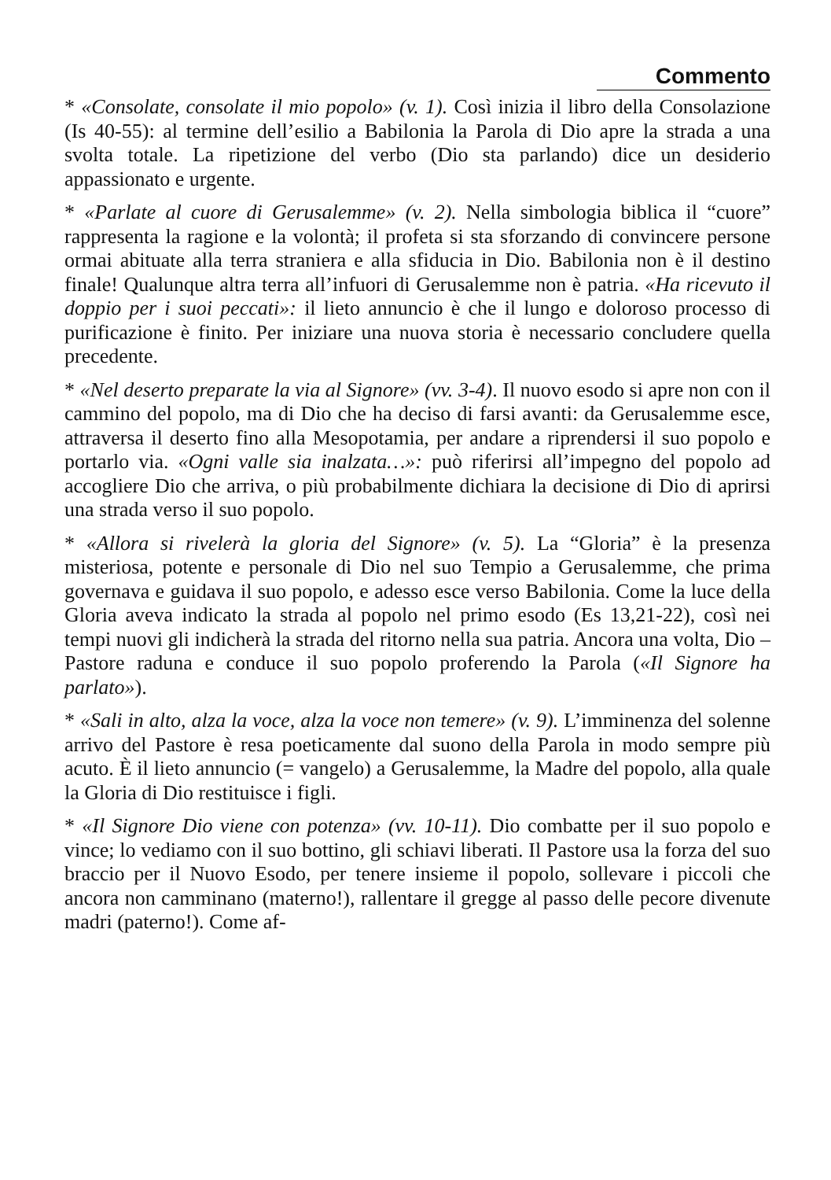Commento
* «Consolate, consolate il mio popolo» (v. 1). Così inizia il libro della Consolazione (Is 40-55): al termine dell’esilio a Babilonia la Parola di Dio apre la strada a una svolta totale. La ripetizione del verbo (Dio sta parlando) dice un desiderio appassionato e urgente.
* «Parlate al cuore di Gerusalemme» (v. 2). Nella simbologia biblica il “cuore” rappresenta la ragione e la volontà; il profeta si sta sforzando di convincere persone ormai abituate alla terra straniera e alla sfiducia in Dio. Babilonia non è il destino finale! Qualunque altra terra all’infuori di Gerusalemme non è patria. «Ha ricevuto il doppio per i suoi peccati»: il lieto annuncio è che il lungo e doloroso processo di purificazione è finito. Per iniziare una nuova storia è necessario concludere quella precedente.
* «Nel deserto preparate la via al Signore» (vv. 3-4). Il nuovo esodo si apre non con il cammino del popolo, ma di Dio che ha deciso di farsi avanti: da Gerusalemme esce, attraversa il deserto fino alla Mesopotamia, per andare a riprendersi il suo popolo e portarlo via. «Ogni valle sia inalzata…»: può riferirsi all’impegno del popolo ad accogliere Dio che arriva, o più probabilmente dichiara la decisione di Dio di aprirsi una strada verso il suo popolo.
* «Allora si rivelerà la gloria del Signore» (v. 5). La “Gloria” è la presenza misteriosa, potente e personale di Dio nel suo Tempio a Gerusalemme, che prima governava e guidava il suo popolo, e adesso esce verso Babilonia. Come la luce della Gloria aveva indicato la strada al popolo nel primo esodo (Es 13,21-22), così nei tempi nuovi gli indicherà la strada del ritorno nella sua patria. Ancora una volta, Dio – Pastore raduna e conduce il suo popolo proferendo la Parola («Il Signore ha parlato»).
* «Sali in alto, alza la voce, alza la voce non temere» (v. 9). L’imminenza del solenne arrivo del Pastore è resa poeticamente dal suono della Parola in modo sempre più acuto. È il lieto annuncio (= vangelo) a Gerusalemme, la Madre del popolo, alla quale la Gloria di Dio restituisce i figli.
* «Il Signore Dio viene con potenza» (vv. 10-11). Dio combatte per il suo popolo e vince; lo vediamo con il suo bottino, gli schiavi liberati. Il Pastore usa la forza del suo braccio per il Nuovo Esodo, per tenere insieme il popolo, sollevare i piccoli che ancora non camminano (materno!), rallentare il gregge al passo delle pecore divenute madri (paterno!). Come af-